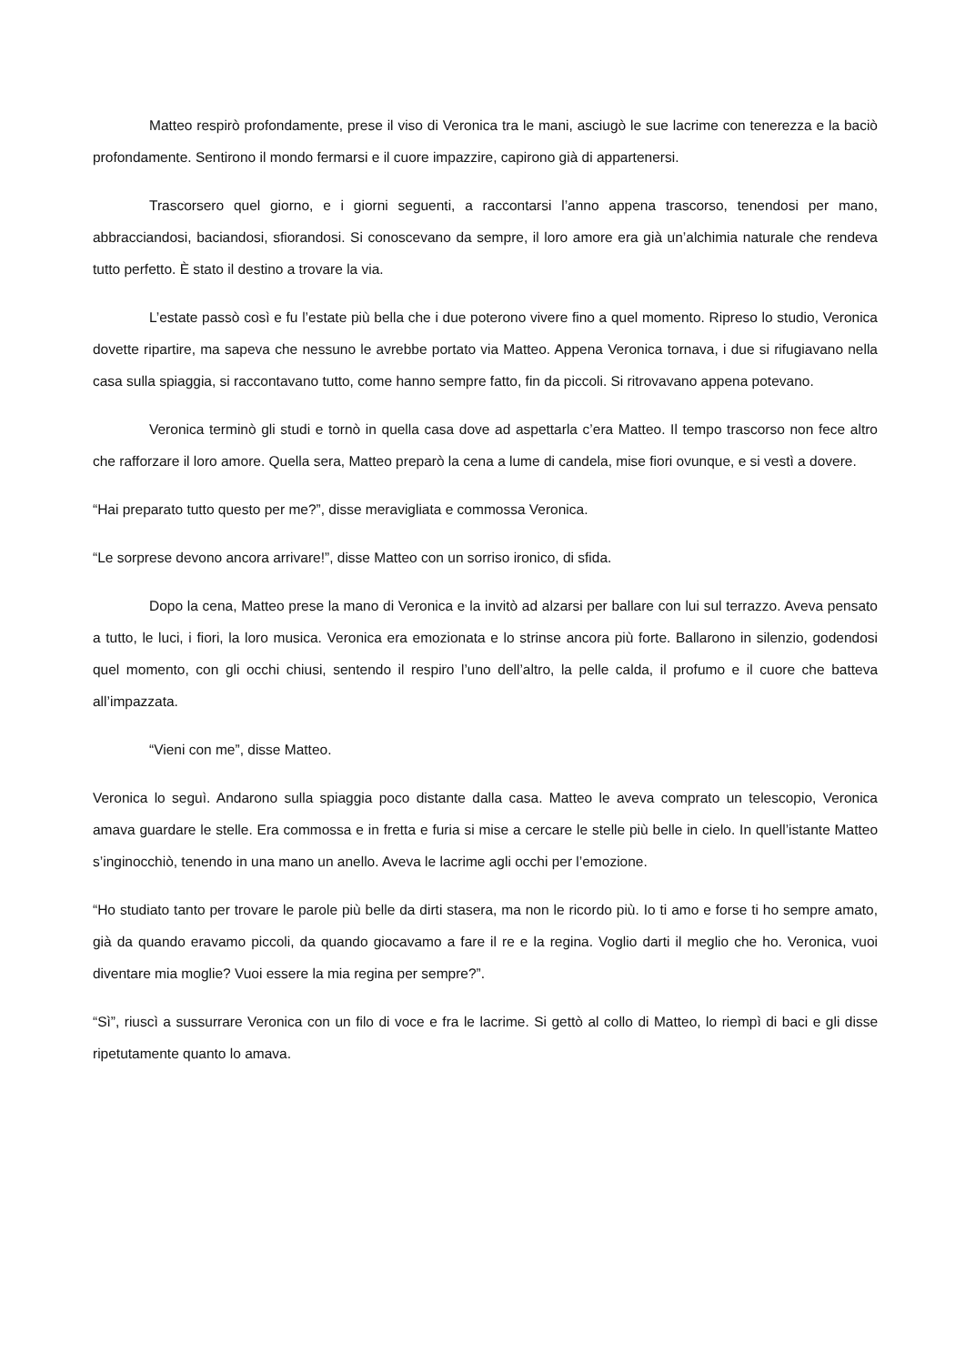Matteo respirò profondamente, prese il viso di Veronica tra le mani, asciugò le sue lacrime con tenerezza e la baciò profondamente. Sentirono il mondo fermarsi e il cuore impazzire, capirono già di appartenersi.
Trascorsero quel giorno, e i giorni seguenti, a raccontarsi l’anno appena trascorso, tenendosi per mano, abbracciandosi, baciandosi, sfiorandosi. Si conoscevano da sempre, il loro amore era già un’alchimia naturale che rendeva tutto perfetto. È stato il destino a trovare la via.
L’estate passò così e fu l’estate più bella che i due poterono vivere fino a quel momento. Ripreso lo studio, Veronica dovette ripartire, ma sapeva che nessuno le avrebbe portato via Matteo. Appena Veronica tornava, i due si rifugiavano nella casa sulla spiaggia, si raccontavano tutto, come hanno sempre fatto, fin da piccoli. Si ritrovavano appena potevano.
Veronica terminò gli studi e tornò in quella casa dove ad aspettarla c’era Matteo. Il tempo trascorso non fece altro che rafforzare il loro amore. Quella sera, Matteo preparò la cena a lume di candela, mise fiori ovunque, e si vestì a dovere.
“Hai preparato tutto questo per me?”, disse meravigliata e commossa Veronica.
“Le sorprese devono ancora arrivare!”, disse Matteo con un sorriso ironico, di sfida.
Dopo la cena, Matteo prese la mano di Veronica e la invitò ad alzarsi per ballare con lui sul terrazzo. Aveva pensato a tutto, le luci, i fiori, la loro musica. Veronica era emozionata e lo strinse ancora più forte. Ballarono in silenzio, godendosi quel momento, con gli occhi chiusi, sentendo il respiro l’uno dell’altro, la pelle calda, il profumo e il cuore che batteva all’impazzata.
“Vieni con me”, disse Matteo.
Veronica lo seguì. Andarono sulla spiaggia poco distante dalla casa. Matteo le aveva comprato un telescopio, Veronica amava guardare le stelle. Era commossa e in fretta e furia si mise a cercare le stelle più belle in cielo. In quell’istante Matteo s’inginocchiò, tenendo in una mano un anello. Aveva le lacrime agli occhi per l’emozione.
“Ho studiato tanto per trovare le parole più belle da dirti stasera, ma non le ricordo più. Io ti amo e forse ti ho sempre amato, già da quando eravamo piccoli, da quando giocavamo a fare il re e la regina. Voglio darti il meglio che ho. Veronica, vuoi diventare mia moglie? Vuoi essere la mia regina per sempre?”.
“Sì”, riuscì a sussurrare Veronica con un filo di voce e fra le lacrime. Si gettò al collo di Matteo, lo riempì di baci e gli disse ripetutamente quanto lo amava.